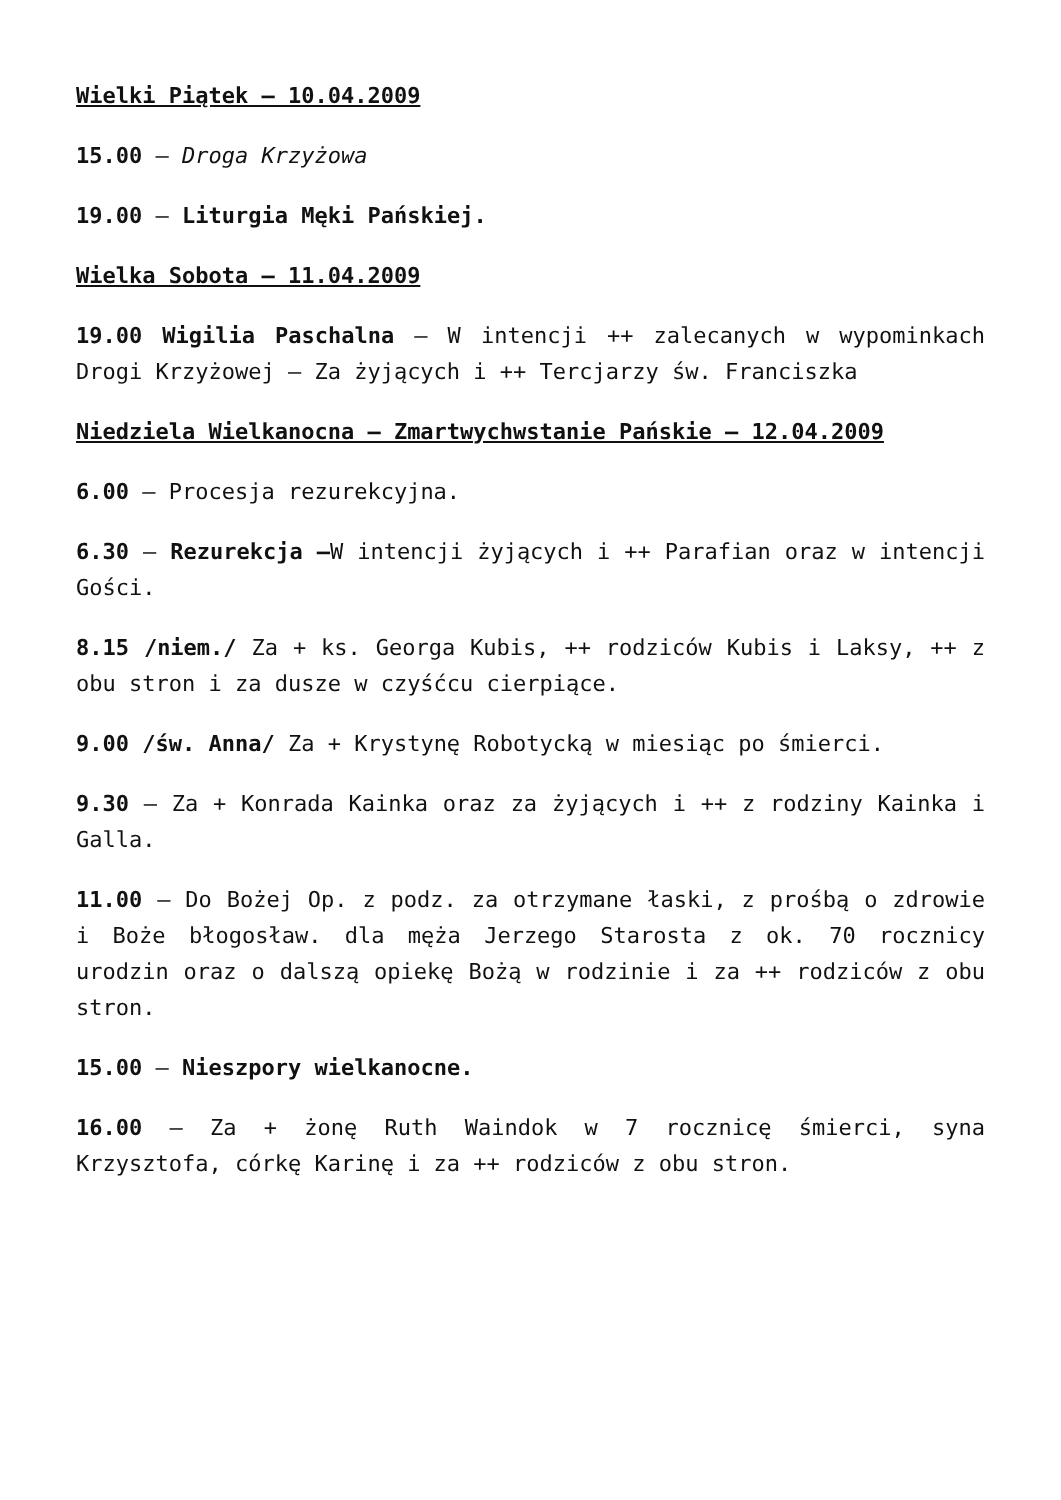Wielki Piątek – 10.04.2009
15.00 – Droga Krzyżowa
19.00 – Liturgia Męki Pańskiej.
Wielka Sobota – 11.04.2009
19.00 Wigilia Paschalna – W intencji ++ zalecanych w wypominkach Drogi Krzyżowej – Za żyjących i ++ Tercjarzy św. Franciszka
Niedziela Wielkanocna – Zmartwychwstanie Pańskie – 12.04.2009
6.00 – Procesja rezurekcyjna.
6.30 – Rezurekcja –W intencji żyjących i ++ Parafian oraz w intencji Gości.
8.15 /niem./ Za + ks. Georga Kubis, ++ rodziców Kubis i Laksy, ++ z obu stron i za dusze w czyśćcu cierpiące.
9.00 /św. Anna/ Za + Krystynę Robotycką w miesiąc po śmierci.
9.30 – Za + Konrada Kainka oraz za żyjących i ++ z rodziny Kainka i Galla.
11.00 – Do Bożej Op. z podz. za otrzymane łaski, z prośbą o zdrowie i Boże błogosław. dla męża Jerzego Starosta z ok. 70 rocznicy urodzin oraz o dalszą opiekę Bożą w rodzinie i za ++ rodziców z obu stron.
15.00 – Nieszpory wielkanocne.
16.00 – Za + żonę Ruth Waindok w 7 rocznicę śmierci, syna Krzysztofa, córkę Karinę i za ++ rodziców z obu stron.